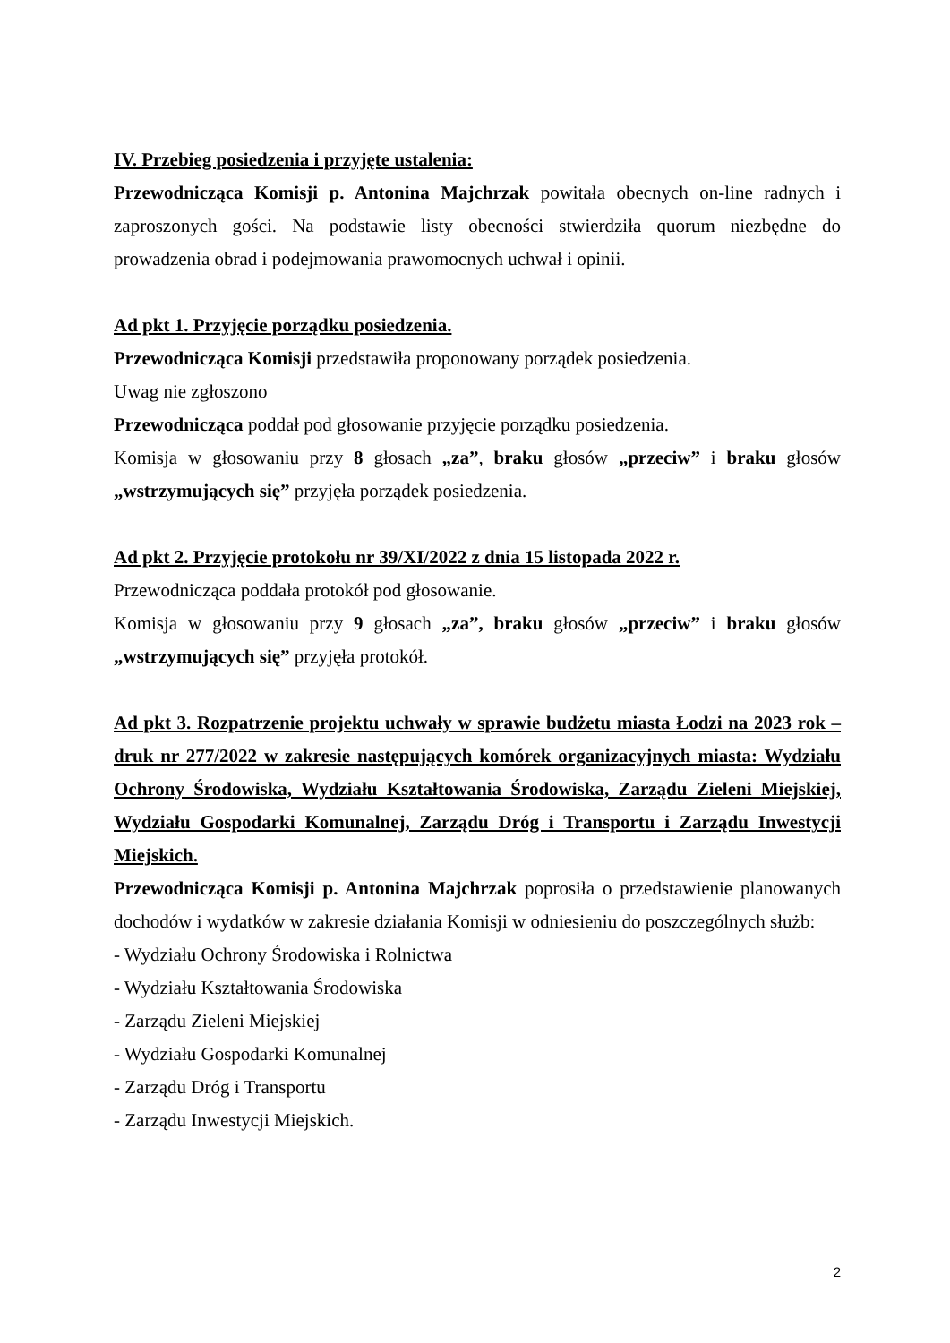IV. Przebieg posiedzenia i przyjęte ustalenia:
Przewodnicząca Komisji p. Antonina Majchrzak powitała obecnych on-line radnych i zaproszonych gości. Na podstawie listy obecności stwierdziła quorum niezbędne do prowadzenia obrad i podejmowania prawomocnych uchwał i opinii.
Ad pkt 1. Przyjęcie porządku posiedzenia.
Przewodnicząca Komisji przedstawiła proponowany porządek posiedzenia.
Uwag nie zgłoszono
Przewodnicząca poddał pod głosowanie przyjęcie porządku posiedzenia.
Komisja w głosowaniu przy 8 głosach „za”, braku głosów „przeciw” i braku głosów „wstrzymujących się” przyjęła porządek posiedzenia.
Ad pkt 2. Przyjęcie protokołu nr 39/XI/2022 z dnia 15 listopada 2022 r.
Przewodnicząca poddała protokół pod głosowanie.
Komisja w głosowaniu przy 9 głosach „za”, braku głosów „przeciw” i braku głosów „wstrzymujących się” przyjęła protokół.
Ad pkt 3. Rozpatrzenie projektu uchwały w sprawie budżetu miasta Łodzi na 2023 rok – druk nr 277/2022 w zakresie następujących komórek organizacyjnych miasta: Wydziału Ochrony Środowiska, Wydziału Kształtowania Środowiska, Zarządu Zieleni Miejskiej, Wydziału Gospodarki Komunalnej, Zarządu Dróg i Transportu i Zarządu Inwestycji Miejskich.
Przewodnicząca Komisji p. Antonina Majchrzak poprosiła o przedstawienie planowanych dochodów i wydatków w zakresie działania Komisji w odniesieniu do poszczególnych służb:
- Wydziału Ochrony Środowiska i Rolnictwa
- Wydziału Kształtowania Środowiska
- Zarządu Zieleni Miejskiej
- Wydziału Gospodarki Komunalnej
- Zarządu Dróg i Transportu
- Zarządu Inwestycji Miejskich.
2